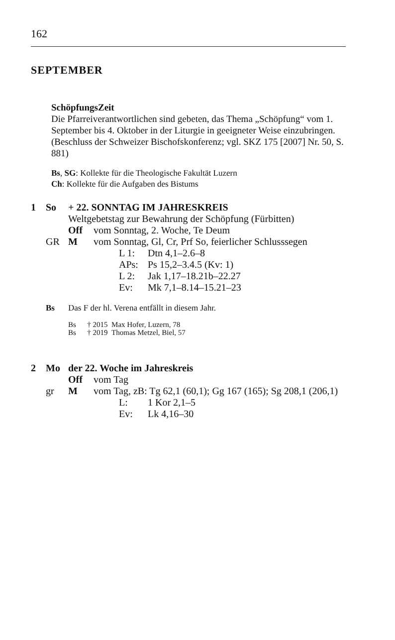162
SEPTEMBER
SchöpfungsZeit
Die Pfarreiverantwortlichen sind gebeten, das Thema „Schöpfung“ vom 1. September bis 4. Oktober in der Liturgie in geeigneter Weise einzubringen.
(Beschluss der Schweizer Bischofskonferenz; vgl. SKZ 175 [2007] Nr. 50, S. 881)
Bs, SG: Kollekte für die Theologische Fakultät Luzern
Ch: Kollekte für die Aufgaben des Bistums
1 So + 22. SONNTAG IM JAHRESKREIS
Weltgebetstag zur Bewahrung der Schöpfung (Fürbitten)
Off vom Sonntag, 2. Woche, Te Deum
GR M vom Sonntag, Gl, Cr, Prf So, feierlicher Schlusssegen
L 1: Dtn 4,1–2.6–8
APs: Ps 15,2–3.4.5 (Kv: 1)
L 2: Jak 1,17–18.21b–22.27
Ev: Mk 7,1–8.14–15.21–23
Bs Das F der hl. Verena entfällt in diesem Jahr.
Bs † 2015 Max Hofer, Luzern, 78
Bs † 2019 Thomas Metzel, Biel, 57
2 Mo der 22. Woche im Jahreskreis
Off vom Tag
gr M vom Tag, zB: Tg 62,1 (60,1); Gg 167 (165); Sg 208,1 (206,1)
L: 1 Kor 2,1–5
Ev: Lk 4,16–30